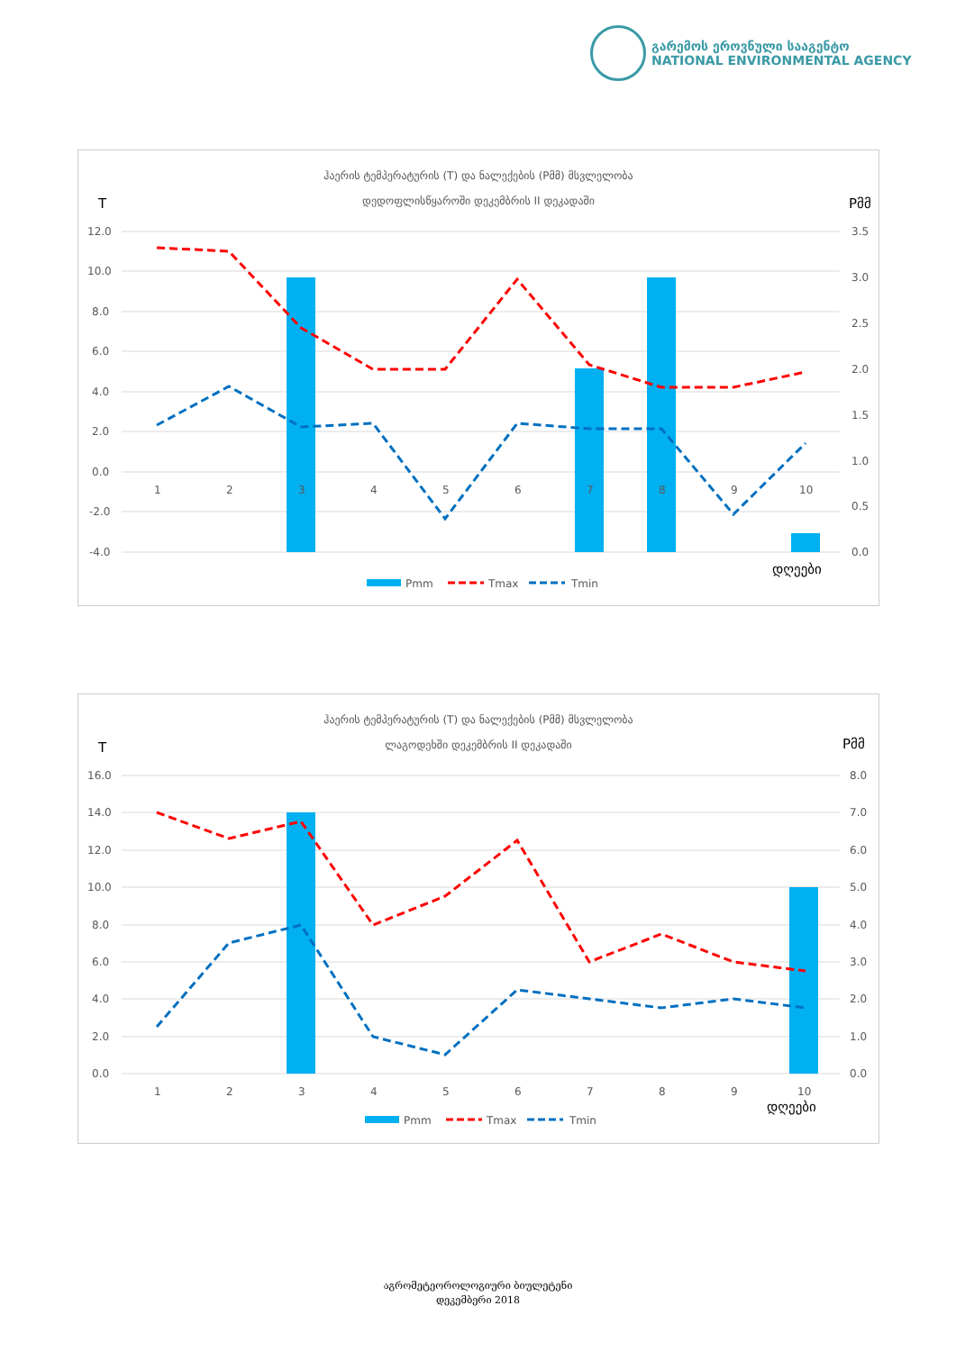გარემოს ეროვნული სააგენტო
NATIONAL ENVIRONMENTAL AGENCY
ჰაერის ტემპერატურის (T) და ნალექების (Pმმ) მსვლელობა
დედოფლისწყაროში დეკემბრის II დეკადაში
T
Pმმ
12.0
10.0
8.0
6.0
4.0
2.0
0.0
-2.0
-4.0
3.5
3.0
2.5
2.0
1.5
1.0
0.5
0.0
1
2
3
4
5
6
7
8
9
10
დღეები
Pmm
Tmax
Tmin
ჰაერის ტემპერატურის (T) და ნალექების (Pმმ) მსვლელობა
ლაგოდეხში დეკემბრის II დეკადაში
T
Pმმ
16.0
14.0
12.0
10.0
8.0
6.0
4.0
2.0
0.0
8.0
7.0
6.0
5.0
4.0
3.0
2.0
1.0
0.0
1
2
3
4
5
6
7
8
9
10
დღეები
Pmm
Tmax
Tmin
აგრომეტეოროლოგიური ბიულეტენი
დეკემბერი 2018